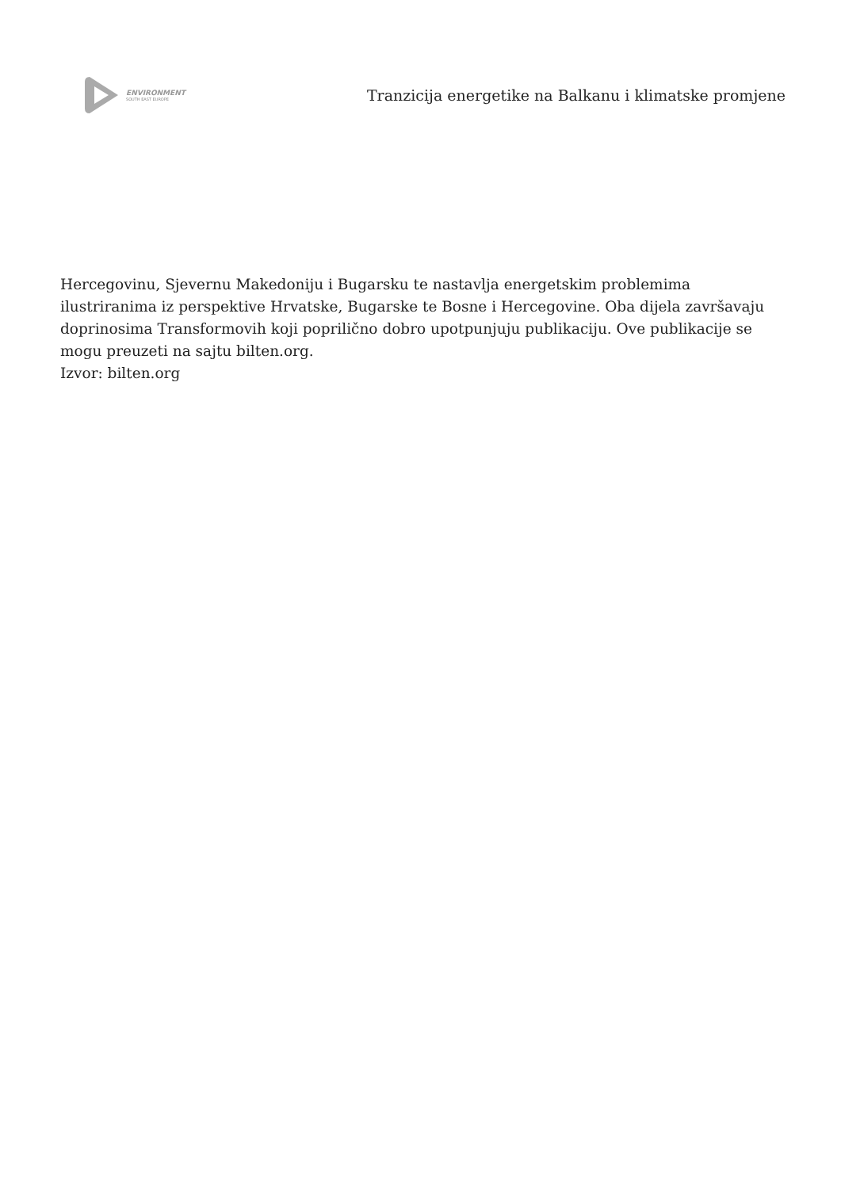ENVIRONMENT
SOUTH EAST EUROPE
Tranzicija energetike na Balkanu i klimatske promjene
Hercegovinu, Sjevernu Makedoniju i Bugarsku te nastavlja energetskim problemima ilustriranima iz perspektive Hrvatske, Bugarske te Bosne i Hercegovine. Oba dijela završavaju doprinosima Transformovih koji poprilično dobro upotpunjuju publikaciju. Ove publikacije se mogu preuzeti na sajtu bilten.org.
Izvor: bilten.org